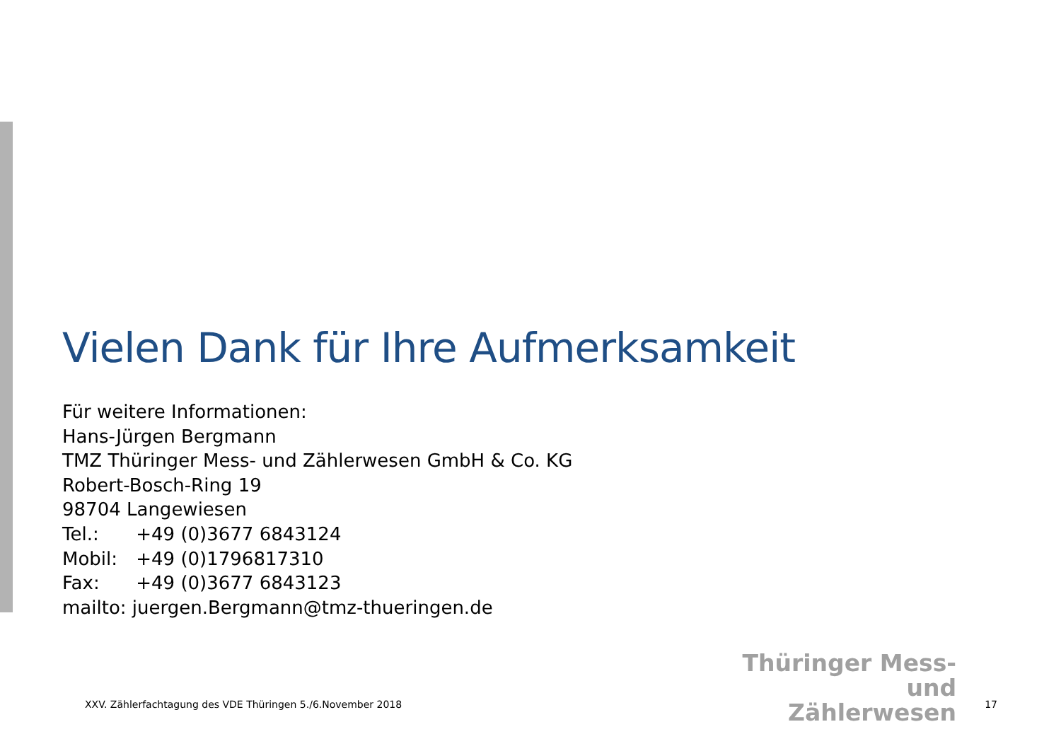Vielen Dank für Ihre Aufmerksamkeit
Für weitere Informationen:
Hans-Jürgen Bergmann
TMZ Thüringer Mess- und Zählerwesen GmbH & Co. KG
Robert-Bosch-Ring 19
98704 Langewiesen
Tel.: +49 (0)3677 6843124
Mobil: +49 (0)1796817310
Fax: +49 (0)3677 6843123
mailto: juergen.Bergmann@tmz-thueringen.de
Thüringer Mess- und
Zählerwesen
XXV. Zählerfachtagung des VDE Thüringen 5./6.November 2018 17